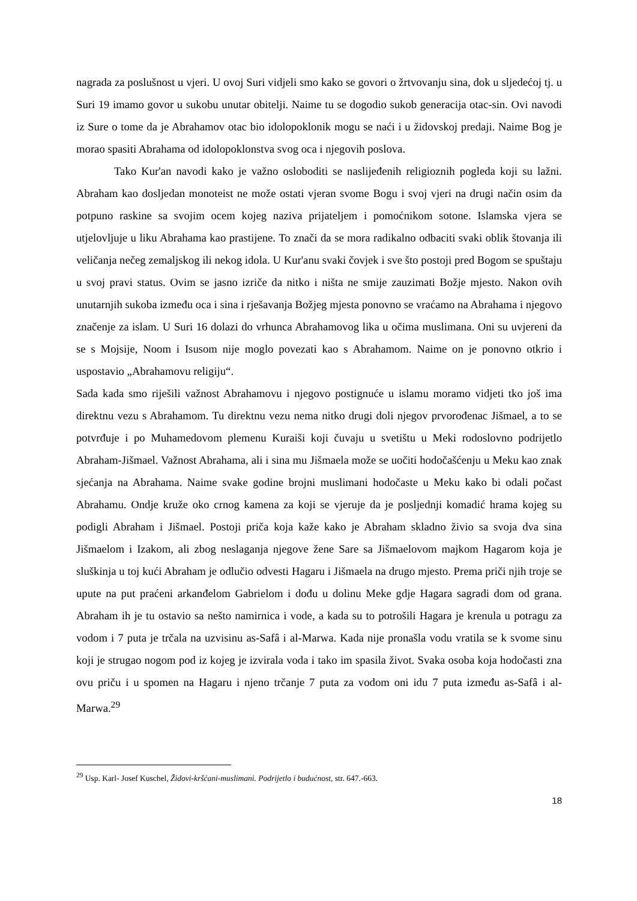nagrada za poslušnost u vjeri. U ovoj Suri vidjeli smo kako se govori o žrtvovanju sina, dok u sljedećoj tj. u Suri 19 imamo govor u sukobu unutar obitelji. Naime tu se dogodio sukob generacija otac-sin. Ovi navodi iz Sure o tome da je Abrahamov otac bio idolopoklonik mogu se naći i u židovskoj predaji. Naime Bog je morao spasiti Abrahama od idolopoklonstva svog oca i njegovih poslova.
Tako Kur'an navodi kako je važno osloboditi se naslijeđenih religioznih pogleda koji su lažni. Abraham kao dosljedan monoteist ne može ostati vjeran svome Bogu i svoj vjeri na drugi način osim da potpuno raskine sa svojim ocem kojeg naziva prijateljem i pomoćnikom sotone. Islamska vjera se utjelovljuje u liku Abrahama kao prastijene. To znači da se mora radikalno odbaciti svaki oblik štovanja ili veličanja nečeg zemaljskog ili nekog idola. U Kur'anu svaki čovjek i sve što postoji pred Bogom se spuštaju u svoj pravi status. Ovim se jasno izriče da nitko i ništa ne smije zauzimati Božje mjesto. Nakon ovih unutarnjih sukoba između oca i sina i rješavanja Božjeg mjesta ponovno se vraćamo na Abrahama i njegovo značenje za islam. U Suri 16 dolazi do vrhunca Abrahamovog lika u očima muslimana. Oni su uvjereni da se s Mojsije, Noom i Isusom nije moglo povezati kao s Abrahamom. Naime on je ponovno otkrio i uspostavio „Abrahamovu religiju“.
Sada kada smo riješili važnost Abrahamovu i njegovo postignuće u islamu moramo vidjeti tko još ima direktnu vezu s Abrahamom. Tu direktnu vezu nema nitko drugi doli njegov prvorođenac Jišmael, a to se potvrđuje i po Muhamedovom plemenu Kuraiši koji čuvaju u svetištu u Meki rodoslovno podrijetlo Abraham-Jišmael. Važnost Abrahama, ali i sina mu Jišmaela može se uočiti hodočašćenju u Meku kao znak sjećanja na Abrahama. Naime svake godine brojni muslimani hodočaste u Meku kako bi odali počast Abrahamu. Ondje kruže oko crnog kamena za koji se vjeruje da je posljednji komadić hrama kojeg su podigli Abraham i Jišmael. Postoji priča koja kaže kako je Abraham skladno živio sa svoja dva sina Jišmaelom i Izakom, ali zbog neslaganja njegove žene Sare sa Jišmaelovom majkom Hagarom koja je sluškinja u toj kući Abraham je odlučio odvesti Hagaru i Jišmaela na drugo mjesto. Prema priči njih troje se upute na put praćeni arkanđelom Gabrielom i dođu u dolinu Meke gdje Hagara sagradi dom od grana. Abraham ih je tu ostavio sa nešto namirnica i vode, a kada su to potrošili Hagara je krenula u potragu za vodom i 7 puta je trčala na uzvisinu as-Safâ i al-Marwa. Kada nije pronašla vodu vratila se k svome sinu koji je strugao nogom pod iz kojeg je izvirala voda i tako im spasila život. Svaka osoba koja hodočasti zna ovu priču i u spomen na Hagaru i njeno trčanje 7 puta za vodom oni idu 7 puta između as-Safâ i al-Marwa.<sup>29</sup>
<sup>29</sup> Usp. Karl- Josef Kuschel, Židovi-kršćani-muslimani. Podrijetlo i budućnost, str. 647.-663.
18